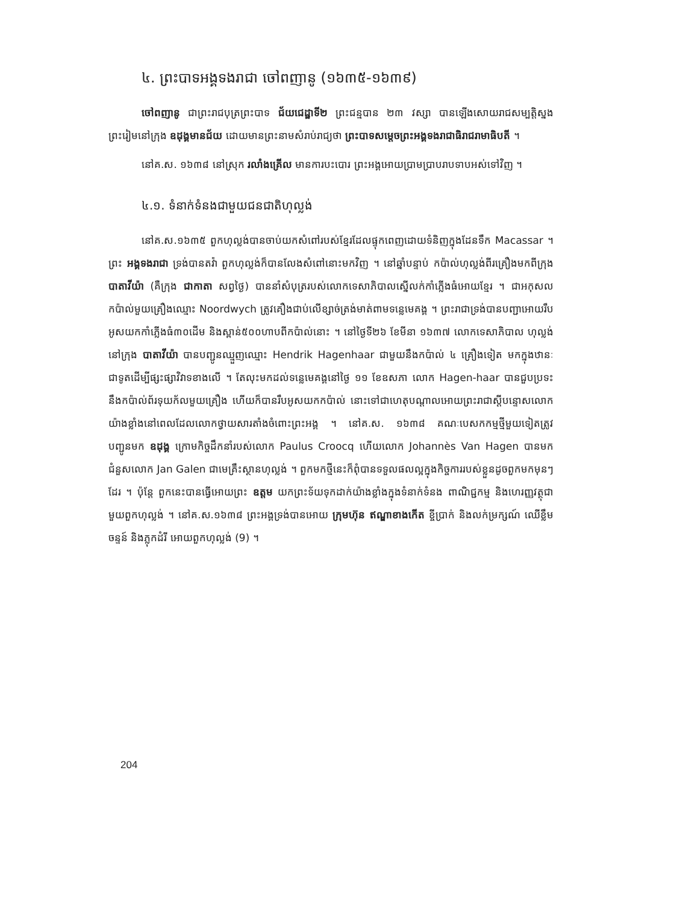៤. ព្រះបាទអង្គទងរាជា ចៅពញានូ (១៦៣៥-១៦៣៩)
ចៅពញានូ ជាព្រះរាជបុត្រព្រះបាទ ជ័យជេដ្ឋាទី២ ព្រះជន្មបាន ២៣ វស្សា បានឡើងសោយរាជសម្បត្តិស្នងព្រះរៀមនៅក្រុង ឧដុង្គមានជ័យ ដោយមានព្រះនាមសំរាប់រាជ្យថា ព្រះបាទសម្តេចព្រះអង្គទងរាជាធិរាជរាមាធិបតី ។
នៅគ.ស. ១៦៣៨ នៅស្រុក រលាំងគ្រើល មានការបះបោរ ព្រះអង្គអោយប្រាមប្រាបរាបទាបអស់ទៅវិញ ។
៤.១. ទំនាក់ទំនងជាមួយជនជាតិហុល្លង់
នៅគ.ស.១៦៣៥ ពួកហុល្លង់បានចាប់យកសំពៅរបស់ខ្មែរដែលផ្ទុកពេញដោយទំនិញក្នុងដែនទឹក Macassar ។ ព្រះ អង្គទងរាជា ទ្រង់បានតវ៉ា ពួកហុល្លង់ក៏បានលែងសំពៅនោះមកវិញ ។ នៅឆ្នាំបន្ទាប់ កប៉ាល់ហុល្លង់ពីរគ្រឿងមកពីក្រុង បាតាវីយ៉ា (គឺក្រុង ជាកាតា សព្វថ្ងៃ) បាននាំសំបុត្ររបស់លោកទេសាភិបាលស្នើលក់កាំភ្លើងធំអោយខ្មែរ ។ ជាអកុសលកប៉ាល់មួយគ្រឿងឈ្មោះ Noordwych ត្រូវគឿងជាប់លើខ្សាច់ត្រង់មាត់ពាមទន្លេមេគង្គ ។ ព្រះរាជាទ្រង់បានបញ្ជាអោយរឹបអូសយកកាំភ្លើងធំ៣០ដើម និងស្ពាន់៥០០ហាបពីកប៉ាល់នោះ ។ នៅថ្ងៃទី២៦ ខែមីនា ១៦៣៧ លោកទេសាភិបាល ហុល្លង់នៅក្រុង បាតាវីយ៉ា បានបញ្ជូនឈ្មួញឈ្មោះ Hendrik Hagenhaar ជាមួយនឹងកប៉ាល់ ៤ គ្រឿងទៀត មកក្នុងឋានៈជាទូតដើម្បីផ្សះផ្សាវិវាទខាងលើ ។ តែលុះមកដល់ទន្លេមេគង្គនៅថ្ងៃ ១១ ខែឧសភា លោក Hagen-haar បានជួបប្រទះនឹងកប៉ាល់ព័រទុយក័លមួយគ្រឿង ហើយក៏បានរឹបអូសយកកប៉ាល់ នោះទៅជាហេតុបណ្តាលអោយព្រះរាជាស្តីបន្ទោសលោកយ៉ាងខ្លាំងនៅពេលដែលលោកថ្វាយសារតាំងចំពោះព្រះអង្គ ។ នៅគ.ស. ១៦៣៨ គណៈបេសកកម្មថ្មីមួយទៀតត្រូវបញ្ជូនមក ឧដុង្គ ក្រោមកិច្ចដឹកនាំរបស់លោក Paulus Croocq ហើយលោក Johannès Van Hagen បានមកជំនួសលោក Jan Galen ជាមេគ្រឹះស្ថានហុល្លង់ ។ ពួកមកថ្មីនេះក៏ពុំបានទទួលផលល្អក្នុងកិច្ចការរបស់ខ្លួនដូចពួកមកមុនៗដែរ ។ ប៉ុន្តែ ពួកនេះបានធ្វើអោយព្រះ ឧត្ដម យកព្រះទ័យទុកដាក់យ៉ាងខ្លាំងក្នុងទំនាក់ទំនង ពាណិជ្ជកម្ម និងហេរញ្ញវត្ថុជាមួយពួកហុល្លង់ ។ នៅគ.ស.១៦៣៨ ព្រះអង្គទ្រង់បានអោយ ក្រុមហ៊ុន ឥណ្ឌាខាងកើត ខ្ចីប្រាក់ និងលក់ម្រក្សណ៍ ឈើខ្លឹមចន្ទន៍ និងភ្លុកដំរី អោយពួកហុល្លង់ (9) ។
204